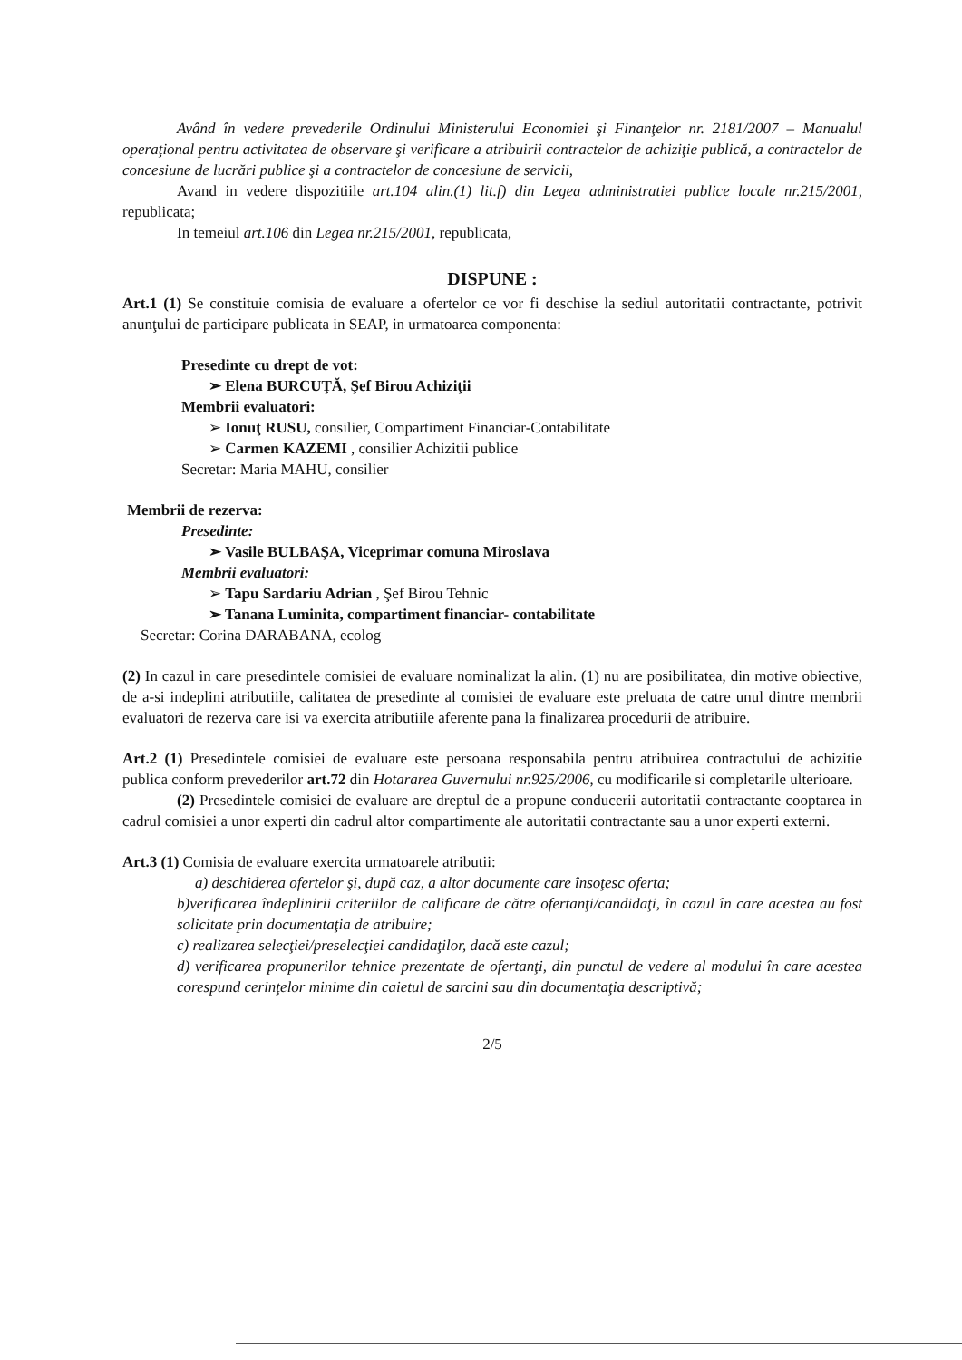Având în vedere prevederile Ordinului Ministerului Economiei şi Finanţelor nr. 2181/2007 – Manualul operaţional pentru activitatea de observare şi verificare a atribuirii contractelor de achiziţie publică, a contractelor de concesiune de lucrări publice şi a contractelor de concesiune de servicii,
Avand in vedere dispozitiile art.104 alin.(1) lit.f) din Legea administratiei publice locale nr.215/2001, republicata;
In temeiul art.106 din Legea nr.215/2001, republicata,
DISPUNE :
Art.1 (1) Se constituie comisia de evaluare a ofertelor ce vor fi deschise la sediul autoritatii contractante, potrivit anunţului de participare publicata in SEAP, in urmatoarea componenta:
Presedinte cu drept de vot:
➢ Elena BURCUŢĂ, Şef Birou Achiziţii
Membrii evaluatori:
➢ Ionuţ RUSU, consilier, Compartiment Financiar-Contabilitate
➢ Carmen KAZEMI , consilier Achizitii publice
Secretar: Maria MAHU, consilier
Membrii de rezerva:
Presedinte:
➢ Vasile BULBAŞA, Viceprimar comuna Miroslava
Membrii evaluatori:
➢ Tapu Sardariu Adrian , Şef Birou Tehnic
➢ Tanana Luminita, compartiment financiar- contabilitate
Secretar: Corina DARABANA, ecolog
(2) In cazul in care presedintele comisiei de evaluare nominalizat la alin. (1) nu are posibilitatea, din motive obiective, de a-si indeplini atributiile, calitatea de presedinte al comisiei de evaluare este preluata de catre unul dintre membrii evaluatori de rezerva care isi va exercita atributiile aferente pana la finalizarea procedurii de atribuire.
Art.2 (1) Presedintele comisiei de evaluare este persoana responsabila pentru atribuirea contractului de achizitie publica conform prevederilor art.72 din Hotararea Guvernului nr.925/2006, cu modificarile si completarile ulterioare.
(2) Presedintele comisiei de evaluare are dreptul de a propune conducerii autoritatii contractante cooptarea in cadrul comisiei a unor experti din cadrul altor compartimente ale autoritatii contractante sau a unor experti externi.
Art.3 (1) Comisia de evaluare exercita urmatoarele atributii:
a) deschiderea ofertelor şi, după caz, a altor documente care însoţesc oferta;
b)verificarea îndeplinirii criteriilor de calificare de către ofertanţi/candidaţi, în cazul în care acestea au fost solicitate prin documentaţia de atribuire;
c) realizarea selecţiei/preselecţiei candidaţilor, dacă este cazul;
d) verificarea propunerilor tehnice prezentate de ofertanţi, din punctul de vedere al modului în care acestea corespund cerinţelor minime din caietul de sarcini sau din documentaţia descriptivă;
2/5